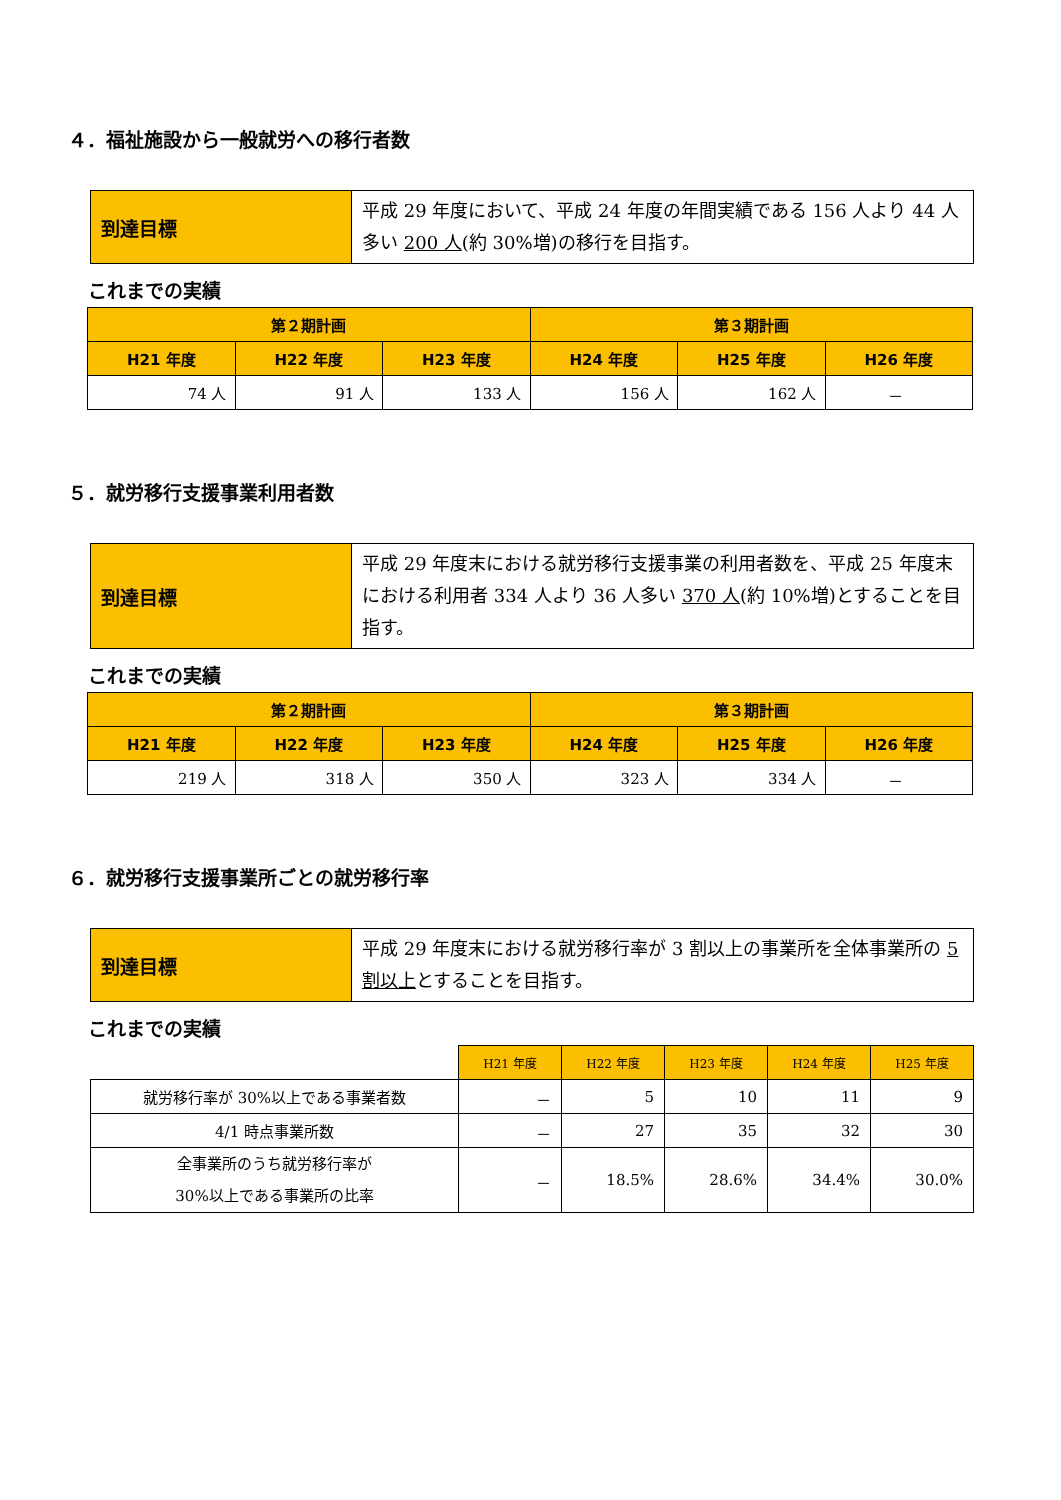４．福祉施設から一般就労への移行者数
| 到達目標 | 平成 29 年度において、平成 24 年度の年間実績である 156 人より 44 人多い 200 人 (約 30%増)の移行を目指す。 |
これまでの実績
| 第２期計画 | | | 第３期計画 | | |
| --- | --- | --- | --- | --- | --- |
| H21 年度 | H22 年度 | H23 年度 | H24 年度 | H25 年度 | H26 年度 |
| 74 人 | 91 人 | 133 人 | 156 人 | 162 人 | － |
５．就労移行支援事業利用者数
| 到達目標 | 平成 29 年度末における就労移行支援事業の利用者数を、平成 25 年度末における利用者 334 人より 36 人多い 370 人 (約 10%増)とすることを目指す。 |
これまでの実績
| 第２期計画 | | | 第３期計画 | | |
| --- | --- | --- | --- | --- | --- |
| H21 年度 | H22 年度 | H23 年度 | H24 年度 | H25 年度 | H26 年度 |
| 219 人 | 318 人 | 350 人 | 323 人 | 334 人 | － |
６．就労移行支援事業所ごとの就労移行率
| 到達目標 | 平成 29 年度末における就労移行率が 3 割以上の事業所を全体事業所の 5 割以上 とすることを目指す。 |
これまでの実績
| | H21 年度 | H22 年度 | H23 年度 | H24 年度 | H25 年度 |
| 就労移行率が 30%以上である事業者数 | － | 5 | 10 | 11 | 9 |
| 4/1 時点事業所数 | － | 27 | 35 | 32 | 30 |
| 全事業所のうち就労移行率が 30%以上である事業所の比率 | － | 18.5% | 28.6% | 34.4% | 30.0% |